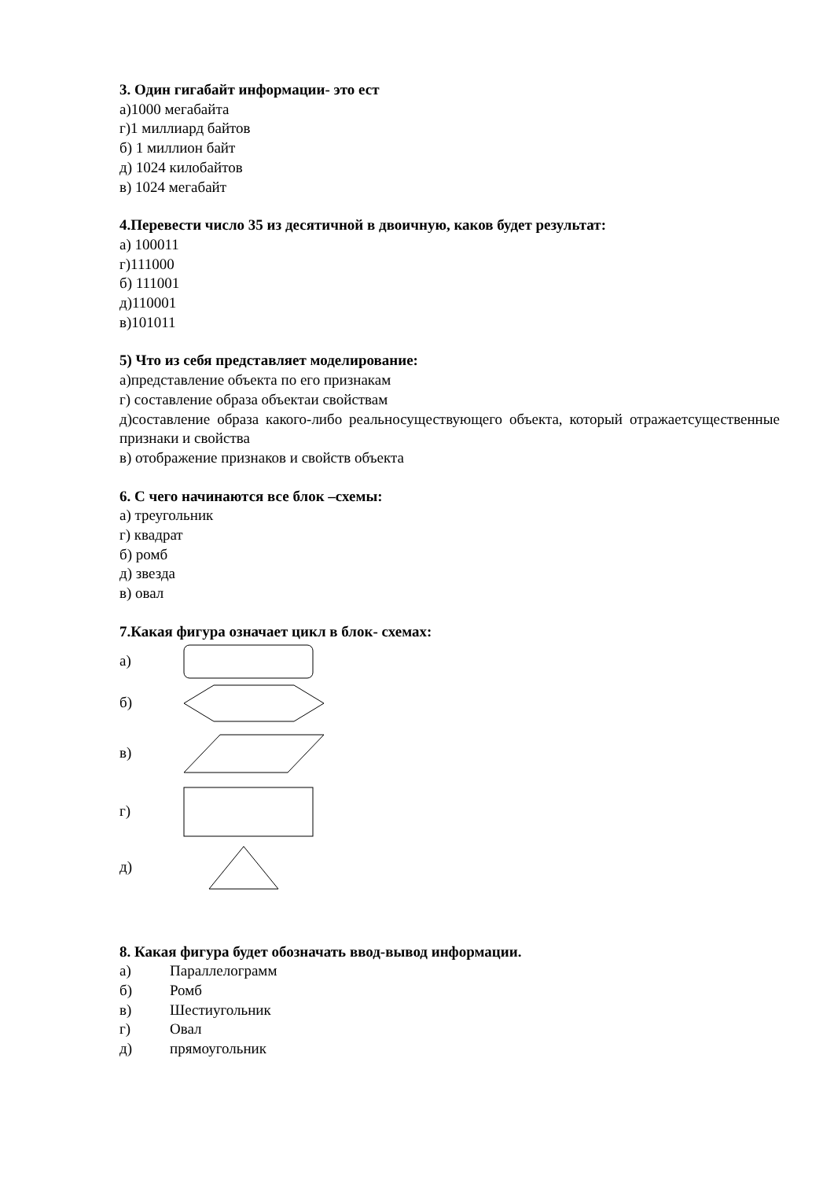3. Один гигабайт информации- это ест
а)1000 мегабайта
г)1 миллиард байтов
б) 1 миллион байт
д) 1024 килобайтов
в) 1024 мегабайт
4.Перевести число 35 из десятичной в двоичную, каков будет результат:
а) 100011
г)111000
б) 111001
д)110001
в)101011
5) Что из себя представляет моделирование:
а)представление объекта по его признакам
г) составление образа объектаи свойствам
д)составление образа какого-либо реальносуществующего объекта, который отражаетсущественные признаки и свойства
в) отображение признаков и свойств объекта
6. С чего начинаются все блок –схемы:
а) треугольник
г) квадрат
б) ромб
д) звезда
в) овал
7.Какая фигура означает цикл в блок- схемах:
а)
б)
в)
г)
д)
8. Какая фигура будет обозначать ввод-вывод информации.
а) Параллелограмм
б) Ромб
в) Шестиугольник
г) Овал
д) прямоугольник